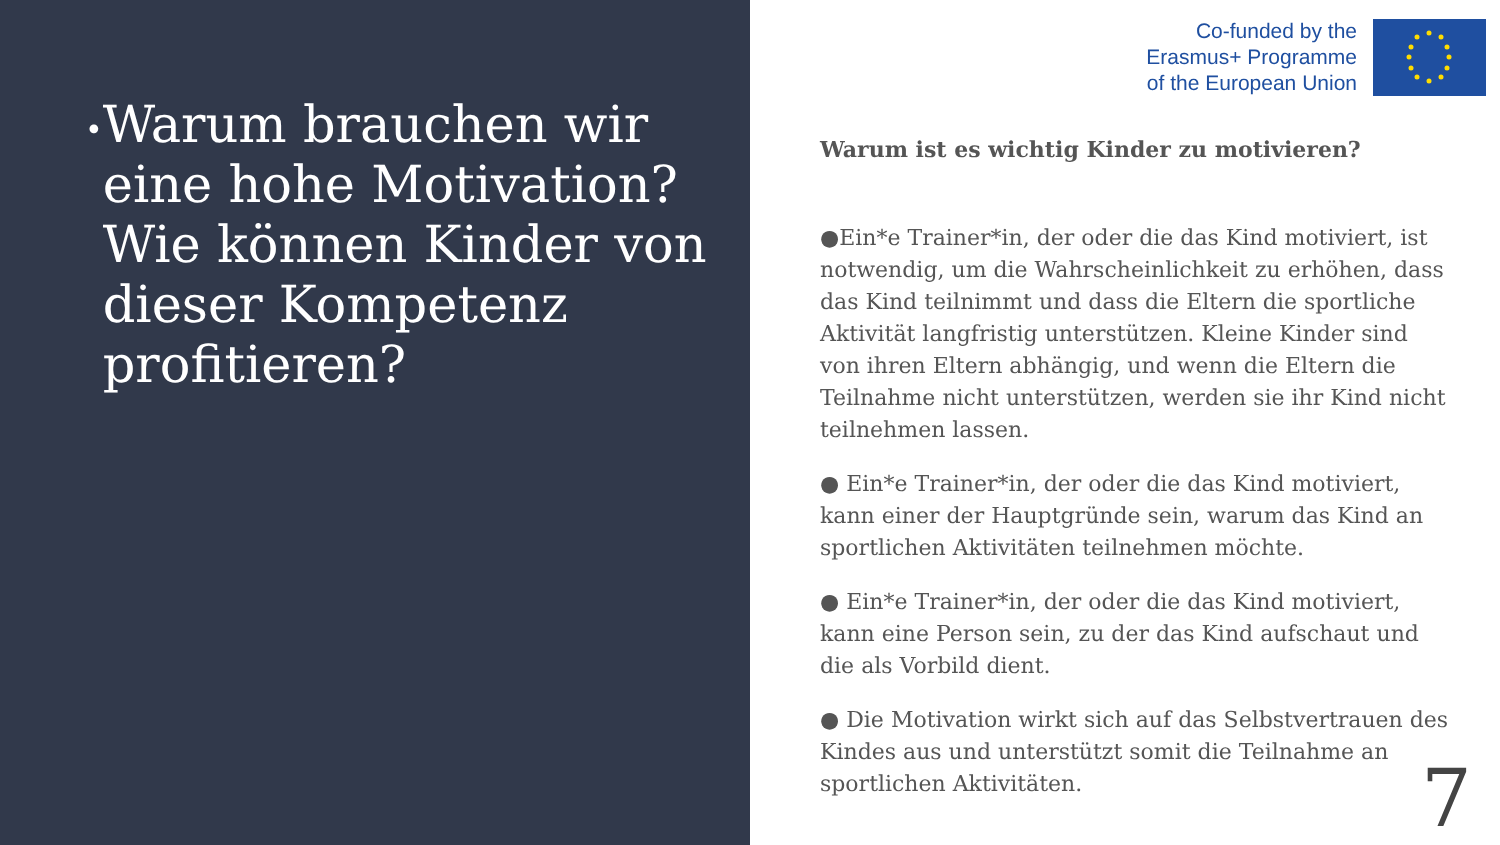•
Warum brauchen wir eine hohe Motivation? Wie können Kinder von dieser Kompetenz profitieren?
Co-funded by the
Erasmus+ Programme
of the European Union
Warum ist es wichtig Kinder zu motivieren?
●Ein*e Trainer*in, der oder die das Kind motiviert, ist notwendig, um die Wahrscheinlichkeit zu erhöhen, dass das Kind teilnimmt und dass die Eltern die sportliche Aktivität langfristig unterstützen. Kleine Kinder sind von ihren Eltern abhängig, und wenn die Eltern die Teilnahme nicht unterstützen, werden sie ihr Kind nicht teilnehmen lassen.
● Ein*e Trainer*in, der oder die das Kind motiviert, kann einer der Hauptgründe sein, warum das Kind an sportlichen Aktivitäten teilnehmen möchte.
● Ein*e Trainer*in, der oder die das Kind motiviert, kann eine Person sein, zu der das Kind aufschaut und die als Vorbild dient.
● Die Motivation wirkt sich auf das Selbstvertrauen des Kindes aus und unterstützt somit die Teilnahme an sportlichen Aktivitäten.
7